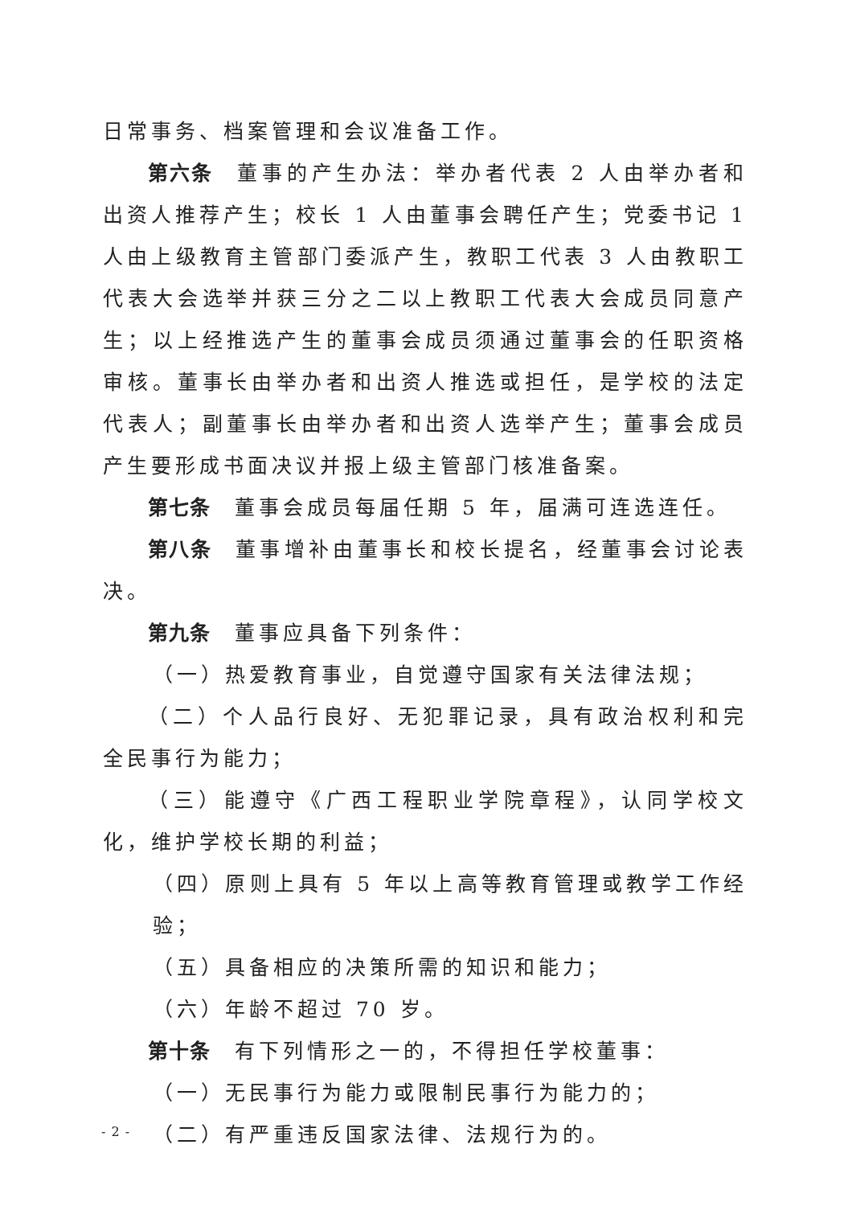日常事务、档案管理和会议准备工作。
第六条 董事的产生办法：举办者代表 2 人由举办者和出资人推荐产生；校长 1 人由董事会聘任产生；党委书记 1 人由上级教育主管部门委派产生，教职工代表 3 人由教职工代表大会选举并获三分之二以上教职工代表大会成员同意产生；以上经推选产生的董事会成员须通过董事会的任职资格审核。董事长由举办者和出资人推选或担任，是学校的法定代表人；副董事长由举办者和出资人选举产生；董事会成员产生要形成书面决议并报上级主管部门核准备案。
第七条 董事会成员每届任期 5 年，届满可连选连任。
第八条 董事增补由董事长和校长提名，经董事会讨论表决。
第九条 董事应具备下列条件：
（一）热爱教育事业，自觉遵守国家有关法律法规；
（二）个人品行良好、无犯罪记录，具有政治权利和完全民事行为能力；
（三）能遵守《广西工程职业学院章程》，认同学校文化，维护学校长期的利益；
（四）原则上具有 5 年以上高等教育管理或教学工作经验；
（五）具备相应的决策所需的知识和能力；
（六）年龄不超过 70 岁。
第十条 有下列情形之一的，不得担任学校董事：
（一）无民事行为能力或限制民事行为能力的；
（二）有严重违反国家法律、法规行为的。
- 2 -